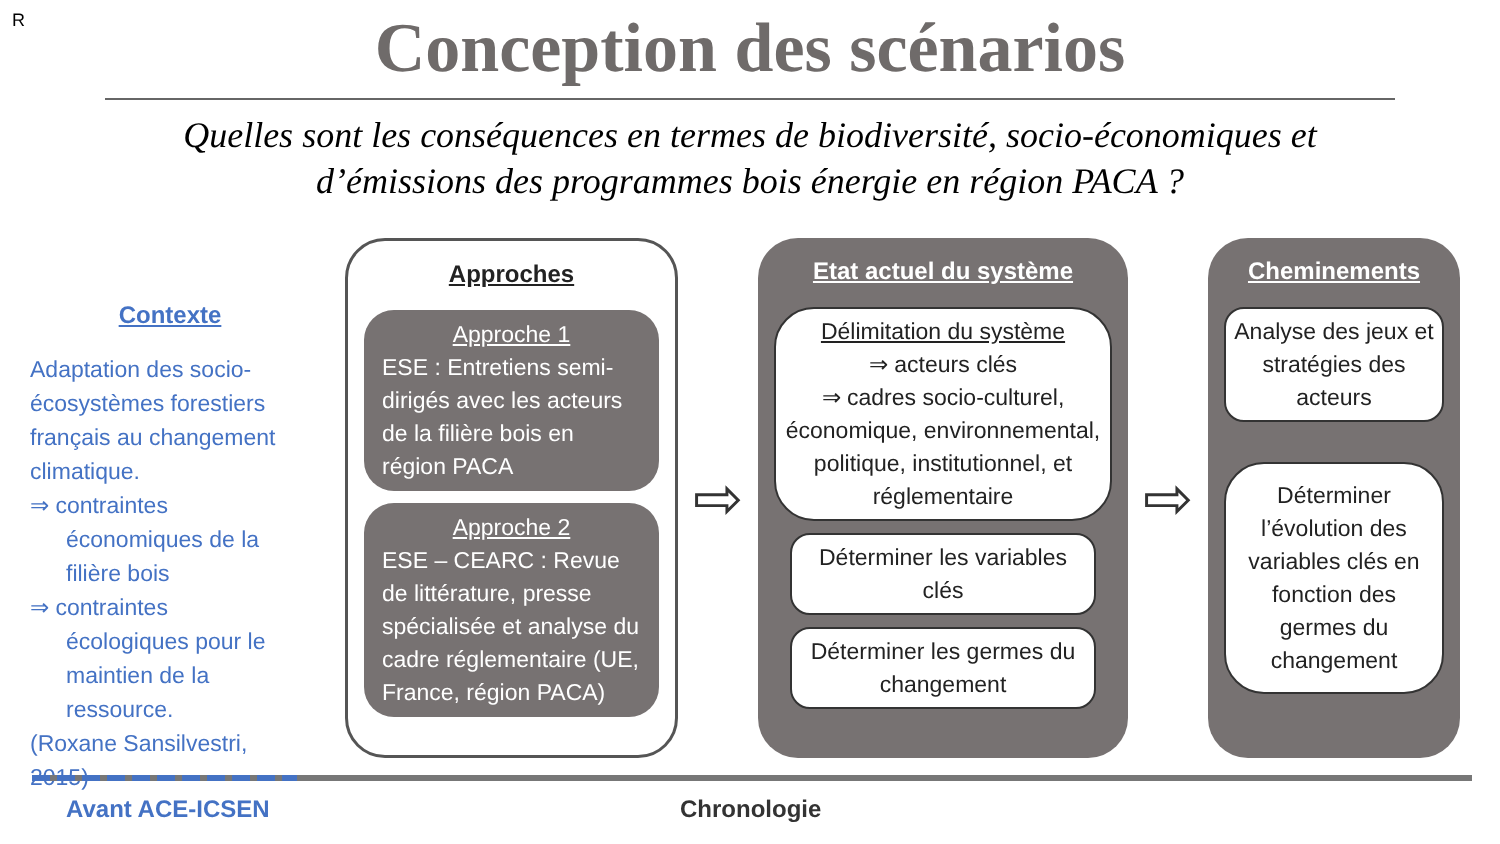R
Conception des scénarios
Quelles sont les conséquences en termes de biodiversité, socio-économiques et
d’émissions des programmes bois énergie en région PACA ?
Contexte
Adaptation des socio-écosystèmes forestiers français au changement climatique.
⇒ contraintes
économiques de la filière bois
⇒ contraintes
écologiques pour le maintien de la ressource.
(Roxane Sansilvestri, 2015)
Approches
Approche 1
ESE : Entretiens semi-dirigés avec les acteurs de la filière bois en région PACA
Approche 2
ESE – CEARC : Revue de littérature, presse spécialisée et analyse du cadre réglementaire (UE, France, région PACA)
⇨
Etat actuel du système
Délimitation du système
⇒ acteurs clés
⇒ cadres socio-culturel, économique, environnemental, politique, institutionnel, et réglementaire
Déterminer les variables clés
Déterminer les germes du changement
⇨
Cheminements
Analyse des jeux et stratégies des acteurs
Déterminer l’évolution des variables clés en fonction des germes du changement
Avant ACE-ICSEN Chronologie